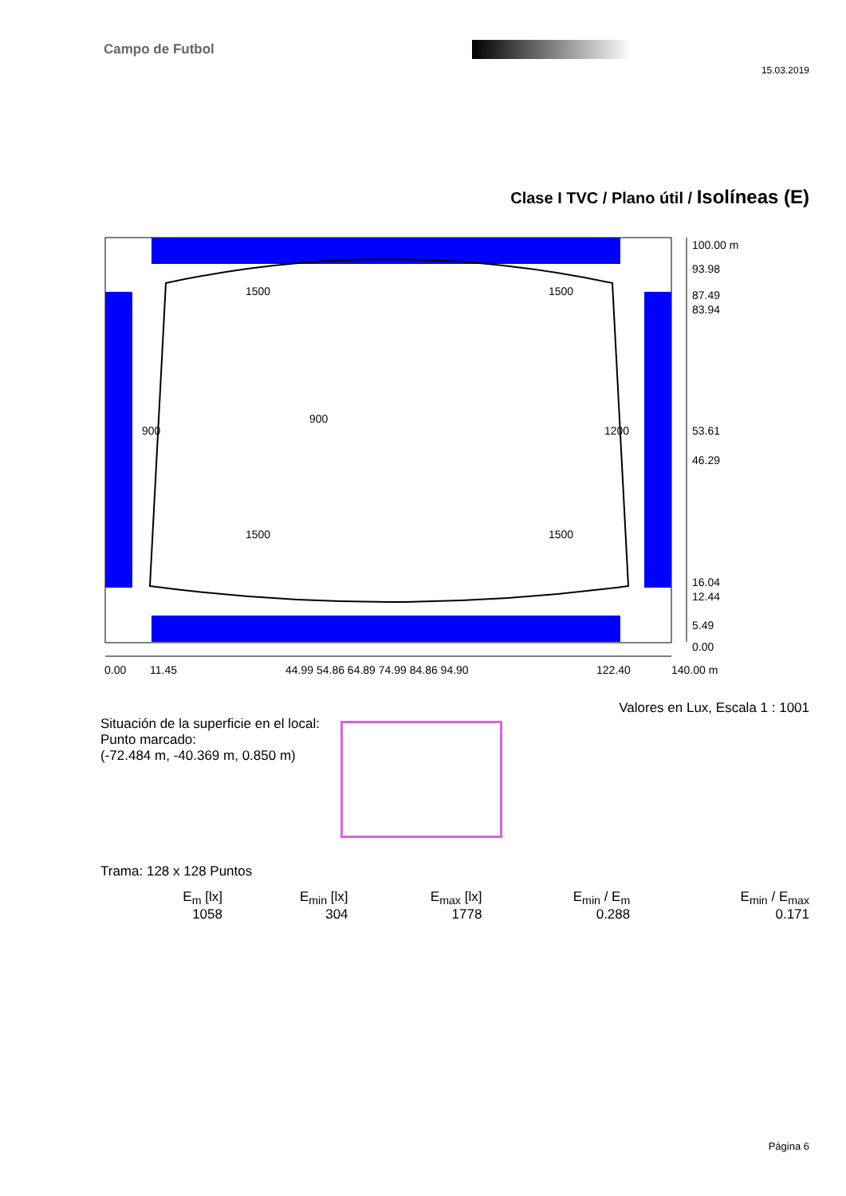Campo de Futbol
15.03.2019
Clase I TVC / Plano útil / Isolíneas (E)
1500
1500
900
900
1200
1500
1500
0.00
11.45
44.99 54.86 64.89 74.99 84.86 94.90
122.40
140.00 m
100.00 m
93.98
87.49
83.94
53.61
46.29
16.04
12.44
5.49
0.00
Valores en Lux, Escala 1 : 1001
Situación de la superficie en el local:
Punto marcado:
(-72.484 m, -40.369 m, 0.850 m)
Trama: 128 x 128 Puntos
| E<sub>m</sub> [lx] | E<sub>min</sub> [lx] | E<sub>max</sub> [lx] | E<sub>min</sub> / E<sub>m</sub> | E<sub>min</sub> / E<sub>max</sub> |
| --- | --- | --- | --- | --- |
| 1058 | 304 | 1778 | 0.288 | 0.171 |
Página 6